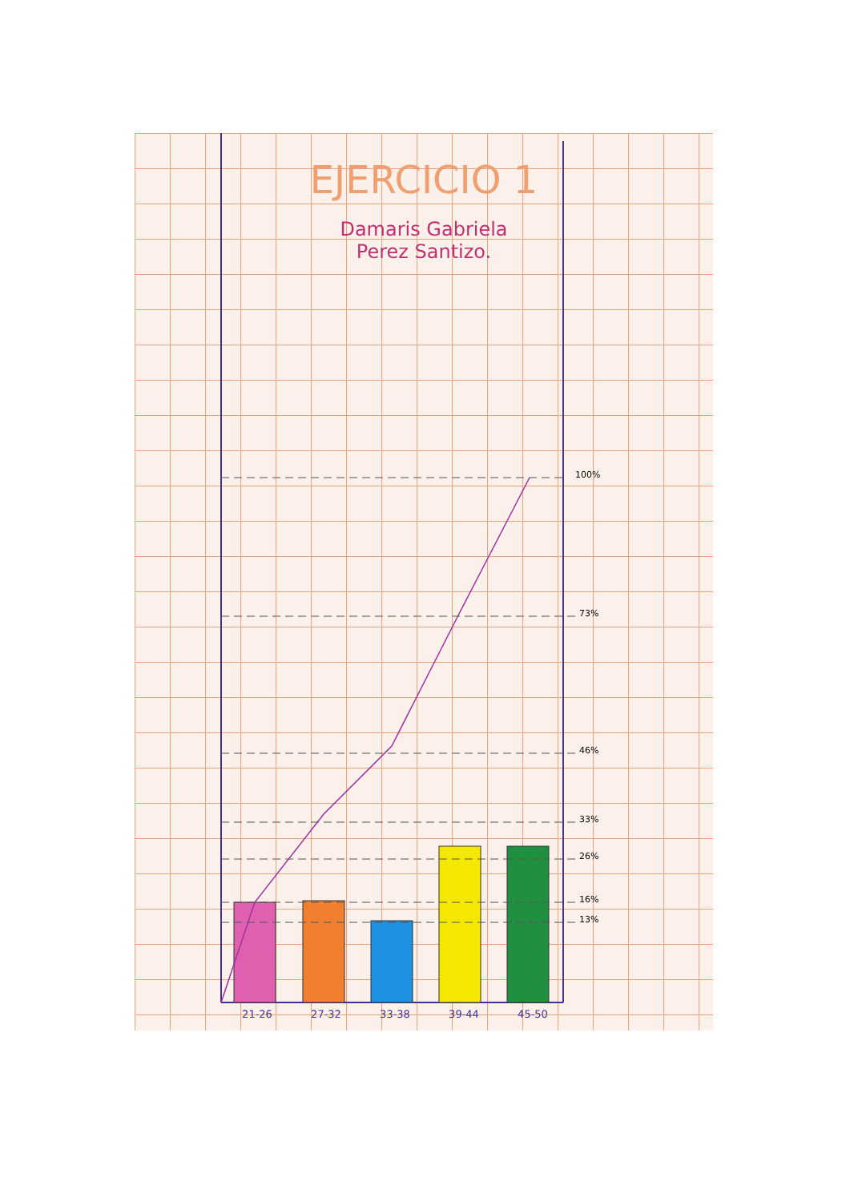EJERCICIO 1
Damaris Gabriela
Perez Santizo.
100%
73%
46%
33%
26%
16%
13%
21-26 27-32 33-38 39-44 45-50